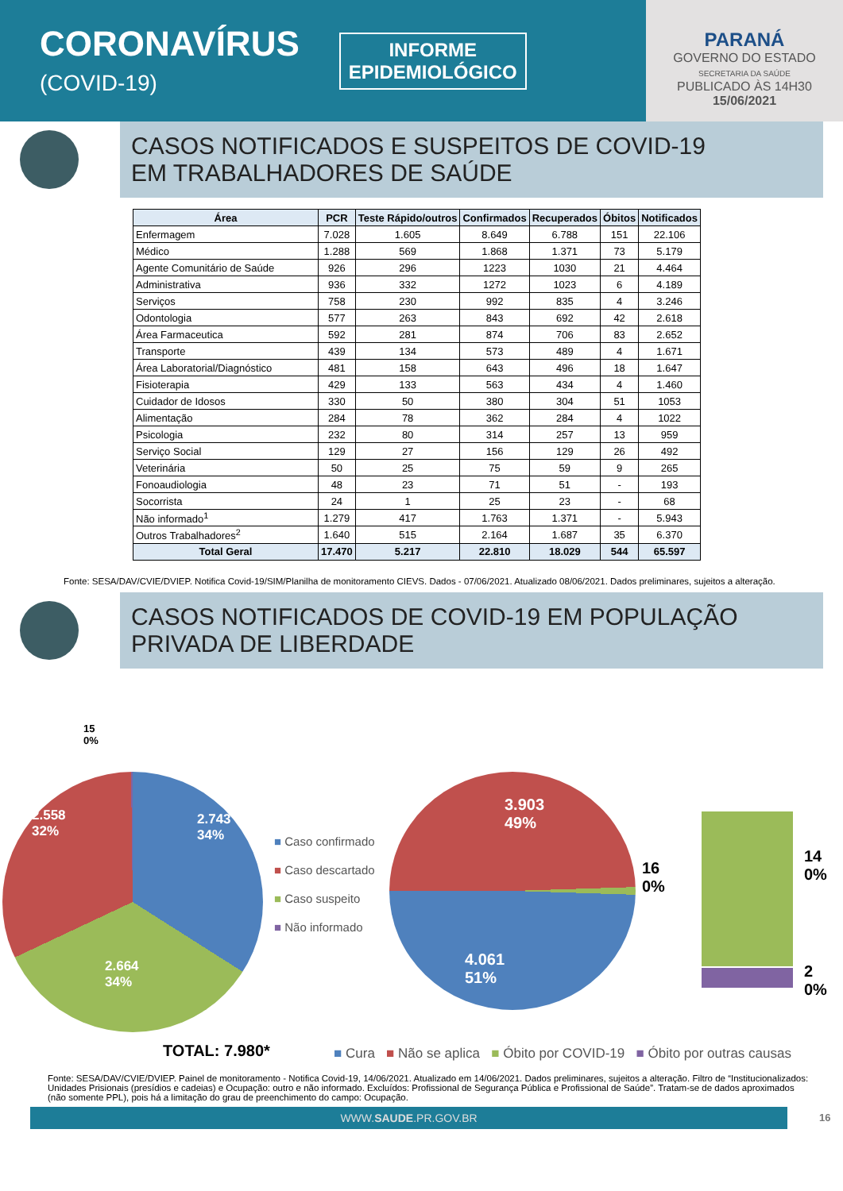CORONAVÍRUS
(COVID-19)
INFORME
EPIDEMIOLÓGICO
PARANÁ
GOVERNO DO ESTADO
SECRETARIA DA SAÚDE
PUBLICADO ÀS 14H30
15/06/2021
CASOS NOTIFICADOS E SUSPEITOS DE COVID-19
EM TRABALHADORES DE SAÚDE
| Área | PCR | Teste Rápido/outros | Confirmados | Recuperados | Óbitos | Notificados |
| --- | --- | --- | --- | --- | --- | --- |
| Enfermagem | 7.028 | 1.605 | 8.649 | 6.788 | 151 | 22.106 |
| Médico | 1.288 | 569 | 1.868 | 1.371 | 73 | 5.179 |
| Agente Comunitário de Saúde | 926 | 296 | 1223 | 1030 | 21 | 4.464 |
| Administrativa | 936 | 332 | 1272 | 1023 | 6 | 4.189 |
| Serviços | 758 | 230 | 992 | 835 | 4 | 3.246 |
| Odontologia | 577 | 263 | 843 | 692 | 42 | 2.618 |
| Área Farmaceutica | 592 | 281 | 874 | 706 | 83 | 2.652 |
| Transporte | 439 | 134 | 573 | 489 | 4 | 1.671 |
| Área Laboratorial/Diagnóstico | 481 | 158 | 643 | 496 | 18 | 1.647 |
| Fisioterapia | 429 | 133 | 563 | 434 | 4 | 1.460 |
| Cuidador de Idosos | 330 | 50 | 380 | 304 | 51 | 1053 |
| Alimentação | 284 | 78 | 362 | 284 | 4 | 1022 |
| Psicologia | 232 | 80 | 314 | 257 | 13 | 959 |
| Serviço Social | 129 | 27 | 156 | 129 | 26 | 492 |
| Veterinária | 50 | 25 | 75 | 59 | 9 | 265 |
| Fonoaudiologia | 48 | 23 | 71 | 51 | - | 193 |
| Socorrista | 24 | 1 | 25 | 23 | - | 68 |
| Não informado<sup>1</sup> | 1.279 | 417 | 1.763 | 1.371 | - | 5.943 |
| Outros Trabalhadores<sup>2</sup> | 1.640 | 515 | 2.164 | 1.687 | 35 | 6.370 |
| Total Geral | 17.470 | 5.217 | 22.810 | 18.029 | 544 | 65.597 |
Fonte: SESA/DAV/CVIE/DVIEP. Notifica Covid-19/SIM/Planilha de monitoramento CIEVS. Dados - 07/06/2021. Atualizado 08/06/2021. Dados preliminares, sujeitos a alteração.
CASOS NOTIFICADOS DE COVID-19 EM POPULAÇÃO
PRIVADA DE LIBERDADE
15
0%
2.558
32%
2.743
34%
2.664
34%
TOTAL: 7.980*
■ Caso confirmado
■ Caso descartado
■ Caso suspeito
■ Não informado
3.903
49%
4.061
51%
16
0%
14
0%
2
0%
■ Cura ■ Não se aplica ■ Óbito por COVID-19 ■ Óbito por outras causas
Fonte: SESA/DAV/CVIE/DVIEP. Painel de monitoramento - Notifica Covid-19, 14/06/2021. Atualizado em 14/06/2021. Dados preliminares, sujeitos a alteração. Filtro de “Institucionalizados: Unidades Prisionais (presídios e cadeias) e Ocupação: outro e não informado. Excluídos: Profissional de Segurança Pública e Profissional de Saúde”. Tratam-se de dados aproximados (não somente PPL), pois há a limitação do grau de preenchimento do campo: Ocupação.
WWW.SAUDE.PR.GOV.BR
16